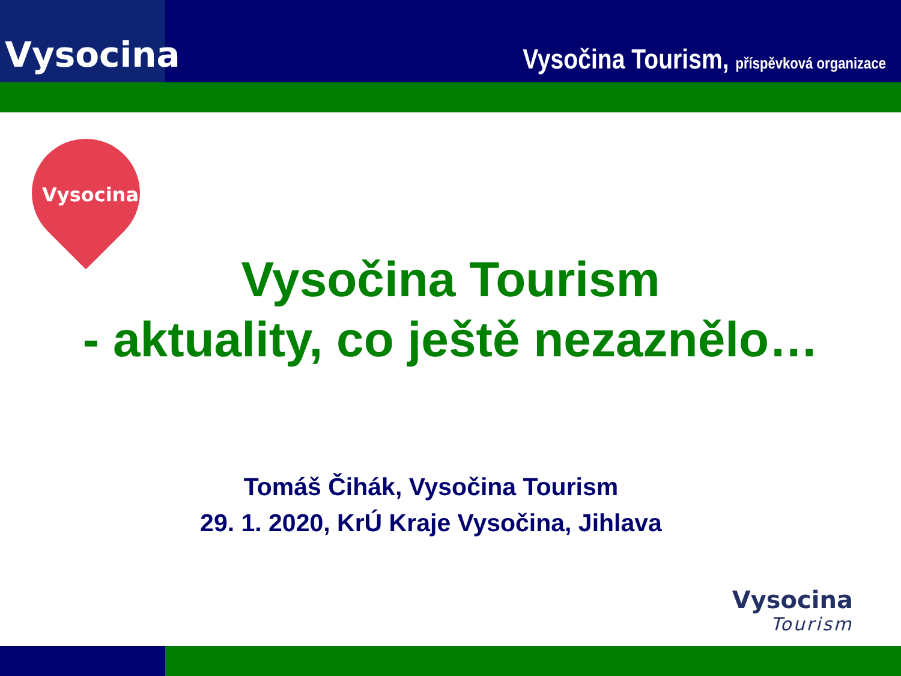Vysocina
Vysočina Tourism, příspěvková organizace
Vysocina
Vysočina Tourism
- aktuality, co ještě nezaznělo…
Tomáš Čihák, Vysočina Tourism
29. 1. 2020, KrÚ Kraje Vysočina, Jihlava
Vysocina
Tourism